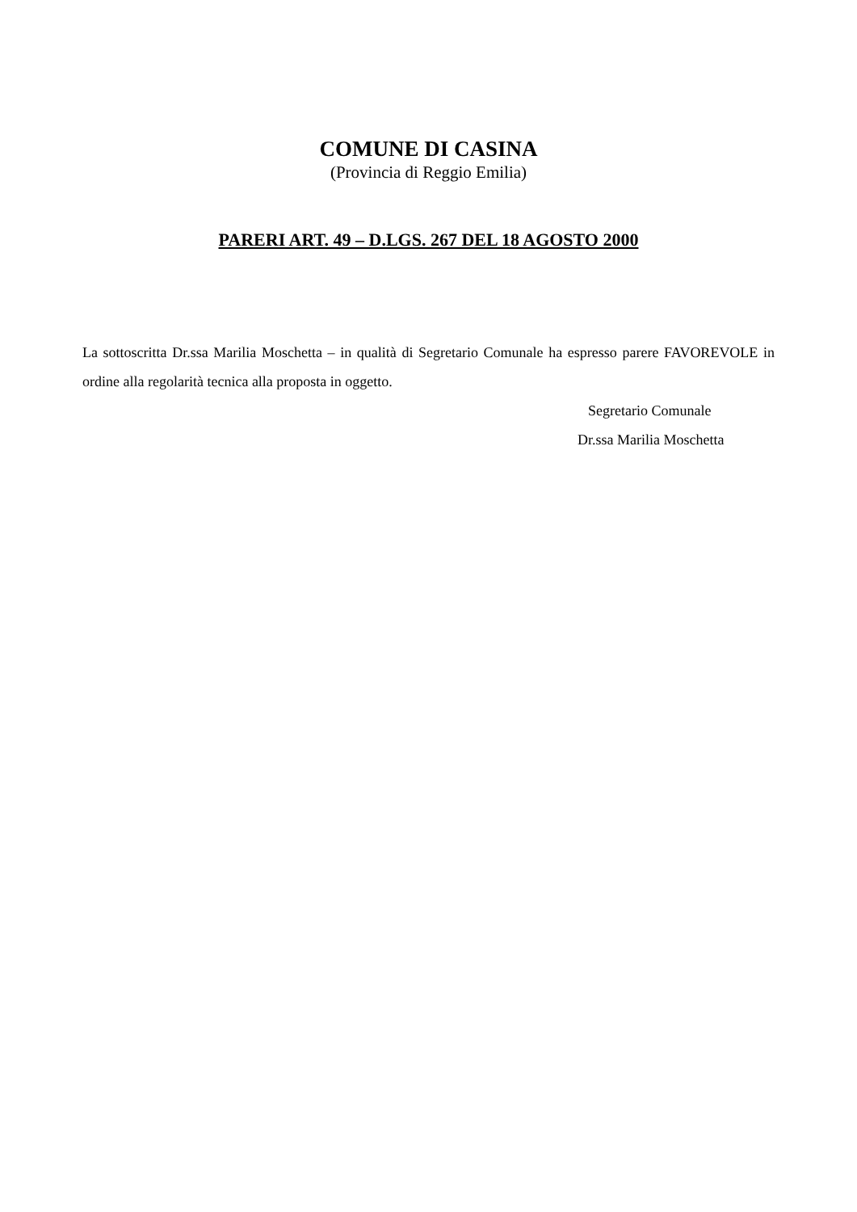COMUNE DI CASINA
(Provincia di Reggio Emilia)
PARERI ART. 49 – D.LGS. 267 DEL 18 AGOSTO 2000
La sottoscritta Dr.ssa Marilia Moschetta – in qualità di Segretario Comunale ha espresso parere FAVOREVOLE in ordine alla regolarità tecnica alla proposta in oggetto.
Segretario Comunale
Dr.ssa Marilia Moschetta